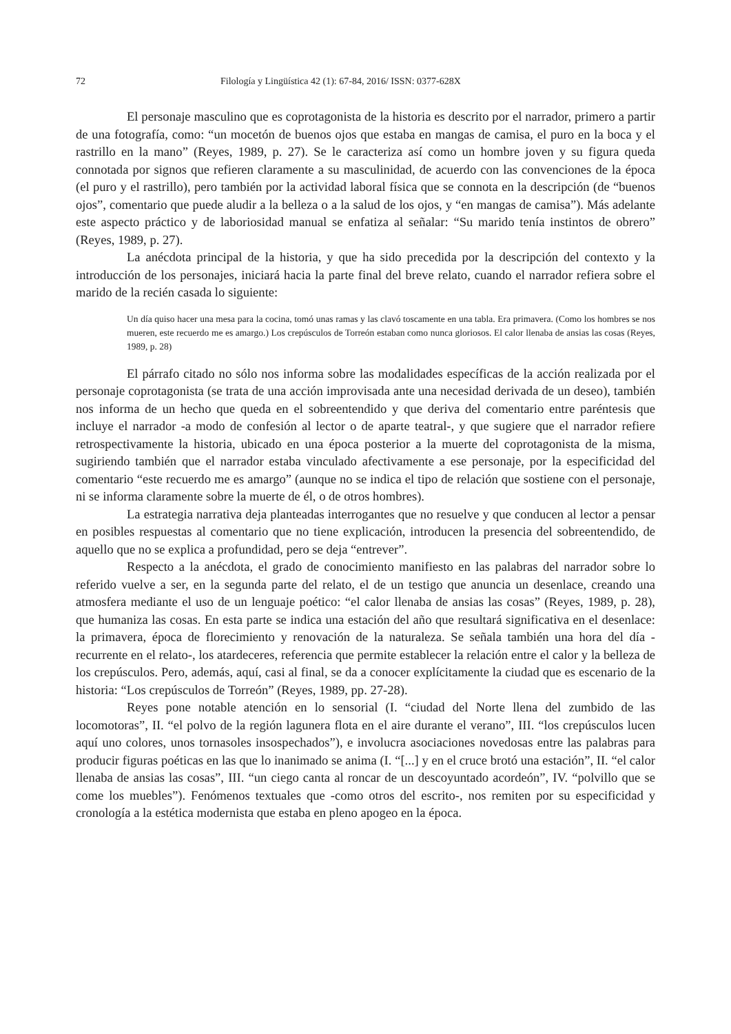72 Filología y Lingüística 42 (1): 67-84, 2016/ ISSN: 0377-628X
El personaje masculino que es coprotagonista de la historia es descrito por el narrador, primero a partir de una fotografía, como: “un mocetón de buenos ojos que estaba en mangas de camisa, el puro en la boca y el rastrillo en la mano” (Reyes, 1989, p. 27). Se le caracteriza así como un hombre joven y su figura queda connotada por signos que refieren claramente a su masculinidad, de acuerdo con las convenciones de la época (el puro y el rastrillo), pero también por la actividad laboral física que se connota en la descripción (de “buenos ojos”, comentario que puede aludir a la belleza o a la salud de los ojos, y “en mangas de camisa”). Más adelante este aspecto práctico y de laboriosidad manual se enfatiza al señalar: “Su marido tenía instintos de obrero” (Reyes, 1989, p. 27).
La anécdota principal de la historia, y que ha sido precedida por la descripción del contexto y la introducción de los personajes, iniciará hacia la parte final del breve relato, cuando el narrador refiera sobre el marido de la recién casada lo siguiente:
Un día quiso hacer una mesa para la cocina, tomó unas ramas y las clavó toscamente en una tabla. Era primavera. (Como los hombres se nos mueren, este recuerdo me es amargo.) Los crepúsculos de Torreón estaban como nunca gloriosos. El calor llenaba de ansias las cosas (Reyes, 1989, p. 28)
El párrafo citado no sólo nos informa sobre las modalidades específicas de la acción realizada por el personaje coprotagonista (se trata de una acción improvisada ante una necesidad derivada de un deseo), también nos informa de un hecho que queda en el sobreentendido y que deriva del comentario entre paréntesis que incluye el narrador -a modo de confesión al lector o de aparte teatral-, y que sugiere que el narrador refiere retrospectivamente la historia, ubicado en una época posterior a la muerte del coprotagonista de la misma, sugiriendo también que el narrador estaba vinculado afectivamente a ese personaje, por la especificidad del comentario “este recuerdo me es amargo” (aunque no se indica el tipo de relación que sostiene con el personaje, ni se informa claramente sobre la muerte de él, o de otros hombres).
La estrategia narrativa deja planteadas interrogantes que no resuelve y que conducen al lector a pensar en posibles respuestas al comentario que no tiene explicación, introducen la presencia del sobreentendido, de aquello que no se explica a profundidad, pero se deja “entrever”.
Respecto a la anécdota, el grado de conocimiento manifiesto en las palabras del narrador sobre lo referido vuelve a ser, en la segunda parte del relato, el de un testigo que anuncia un desenlace, creando una atmosfera mediante el uso de un lenguaje poético: “el calor llenaba de ansias las cosas” (Reyes, 1989, p. 28), que humaniza las cosas. En esta parte se indica una estación del año que resultará significativa en el desenlace: la primavera, época de florecimiento y renovación de la naturaleza. Se señala también una hora del día -recurrente en el relato-, los atardeceres, referencia que permite establecer la relación entre el calor y la belleza de los crepúsculos. Pero, además, aquí, casi al final, se da a conocer explícitamente la ciudad que es escenario de la historia: “Los crepúsculos de Torreón” (Reyes, 1989, pp. 27-28).
Reyes pone notable atención en lo sensorial (I. “ciudad del Norte llena del zumbido de las locomotoras”, II. “el polvo de la región lagunera flota en el aire durante el verano”, III. “los crepúsculos lucen aquí uno colores, unos tornasoles insospechados”), e involucra asociaciones novedosas entre las palabras para producir figuras poéticas en las que lo inanimado se anima (I. “[...] y en el cruce brotó una estación”, II. “el calor llenaba de ansias las cosas”, III. “un ciego canta al roncar de un descoyuntado acordeón”, IV. “polvillo que se come los muebles”). Fenómenos textuales que -como otros del escrito-, nos remiten por su especificidad y cronología a la estética modernista que estaba en pleno apogeo en la época.